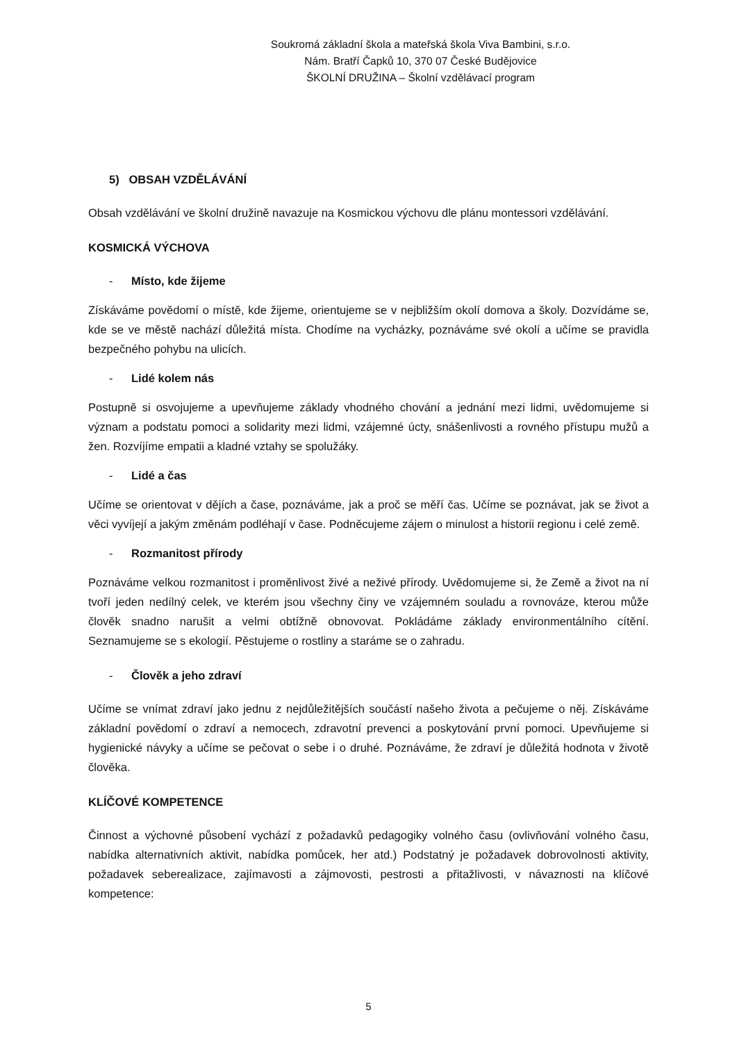Soukromá základní škola a mateřská škola Viva Bambini, s.r.o.
Nám. Bratří Čapků 10, 370 07 České Budějovice
ŠKOLNÍ DRUŽINA – Školní vzdělávací program
5) OBSAH VZDĚLÁVÁNÍ
Obsah vzdělávání ve školní družině navazuje na Kosmickou výchovu dle plánu montessori vzdělávání.
KOSMICKÁ VÝCHOVA
- Místo, kde žijeme
Získáváme povědomí o místě, kde žijeme, orientujeme se v nejbližším okolí domova a školy. Dozvídáme se, kde se ve městě nachází důležitá místa. Chodíme na vycházky, poznáváme své okolí a učíme se pravidla bezpečného pohybu na ulicích.
- Lidé kolem nás
Postupně si osvojujeme a upevňujeme základy vhodného chování a jednání mezi lidmi, uvědomujeme si význam a podstatu pomoci a solidarity mezi lidmi, vzájemné úcty, snášenlivosti a rovného přístupu mužů a žen. Rozvíjíme empatii a kladné vztahy se spolužáky.
- Lidé a čas
Učíme se orientovat v dějích a čase, poznáváme, jak a proč se měří čas. Učíme se poznávat, jak se život a věci vyvíjejí a jakým změnám podléhají v čase. Podněcujeme zájem o minulost a historii regionu i celé země.
- Rozmanitost přírody
Poznáváme velkou rozmanitost i proměnlivost živé a neživé přírody. Uvědomujeme si, že Země a život na ní tvoří jeden nedílný celek, ve kterém jsou všechny činy ve vzájemném souladu a rovnováze, kterou může člověk snadno narušit a velmi obtížně obnovovat. Pokládáme základy environmentálního cítění. Seznamujeme se s ekologií. Pěstujeme o rostliny a staráme se o zahradu.
- Člověk a jeho zdraví
Učíme se vnímat zdraví jako jednu z nejdůležitějších součástí našeho života a pečujeme o něj. Získáváme základní povědomí o zdraví a nemocech, zdravotní prevenci a poskytování první pomoci. Upevňujeme si hygienické návyky a učíme se pečovat o sebe i o druhé. Poznáváme, že zdraví je důležitá hodnota v životě člověka.
KLÍČOVÉ KOMPETENCE
Činnost a výchovné působení vychází z požadavků pedagogiky volného času (ovlivňování volného času, nabídka alternativních aktivit, nabídka pomůcek, her atd.) Podstatný je požadavek dobrovolnosti aktivity, požadavek seberealizace, zajímavosti a zájmovosti, pestrosti a přitažlivosti, v návaznosti na klíčové kompetence:
5